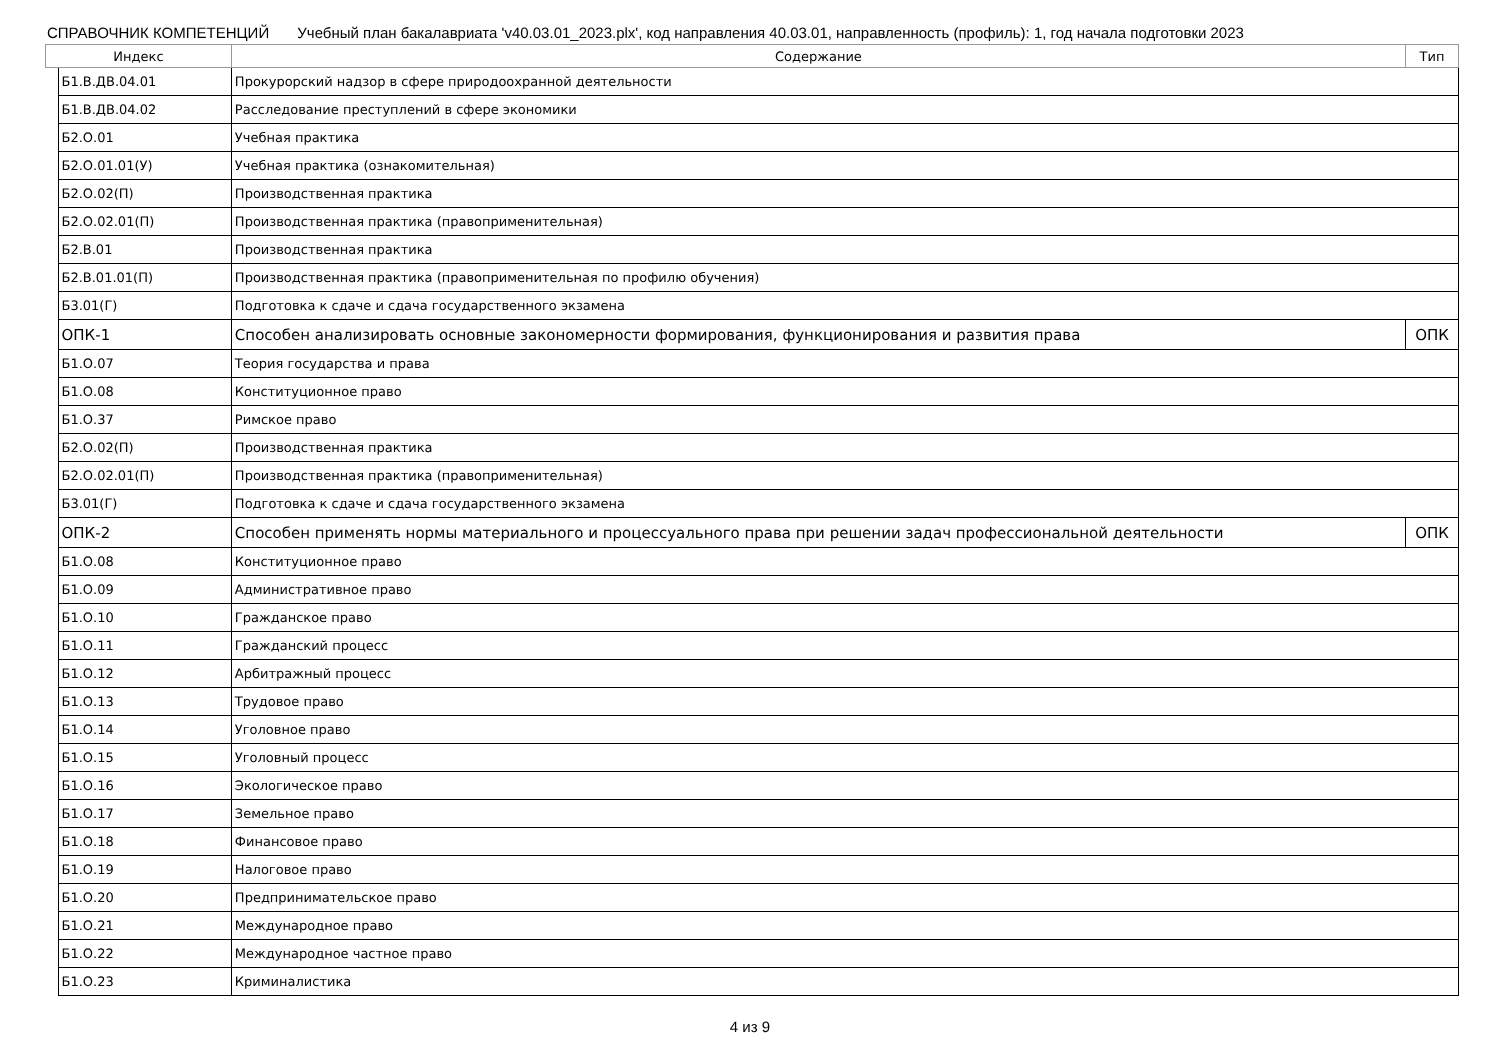СПРАВОЧНИК КОМПЕТЕНЦИЙ Учебный план бакалавриата 'v40.03.01_2023.plx', код направления 40.03.01, направленность (профиль): 1, год начала подготовки 2023
| Индекс | | Содержание | Тип |
| --- | --- | --- | --- |
| | Б1.В.ДВ.04.01 | Прокурорский надзор в сфере природоохранной деятельности | |
| | Б1.В.ДВ.04.02 | Расследование преступлений в сфере экономики | |
| | Б2.О.01 | Учебная практика | |
| | Б2.О.01.01(У) | Учебная практика (ознакомительная) | |
| | Б2.О.02(П) | Производственная практика | |
| | Б2.О.02.01(П) | Производственная практика (правоприменительная) | |
| | Б2.В.01 | Производственная практика | |
| | Б2.В.01.01(П) | Производственная практика (правоприменительная по профилю обучения) | |
| | Б3.01(Г) | Подготовка к сдаче и сдача государственного экзамена | |
| | ОПК-1 | Способен анализировать основные закономерности формирования, функционирования и развития права | ОПК |
| | Б1.О.07 | Теория государства и права | |
| | Б1.О.08 | Конституционное право | |
| | Б1.О.37 | Римское право | |
| | Б2.О.02(П) | Производственная практика | |
| | Б2.О.02.01(П) | Производственная практика (правоприменительная) | |
| | Б3.01(Г) | Подготовка к сдаче и сдача государственного экзамена | |
| | ОПК-2 | Способен применять нормы материального и процессуального права при решении задач профессиональной деятельности | ОПК |
| | Б1.О.08 | Конституционное право | |
| | Б1.О.09 | Административное право | |
| | Б1.О.10 | Гражданское право | |
| | Б1.О.11 | Гражданский процесс | |
| | Б1.О.12 | Арбитражный процесс | |
| | Б1.О.13 | Трудовое право | |
| | Б1.О.14 | Уголовное право | |
| | Б1.О.15 | Уголовный процесс | |
| | Б1.О.16 | Экологическое право | |
| | Б1.О.17 | Земельное право | |
| | Б1.О.18 | Финансовое право | |
| | Б1.О.19 | Налоговое право | |
| | Б1.О.20 | Предпринимательское право | |
| | Б1.О.21 | Международное право | |
| | Б1.О.22 | Международное частное право | |
| | Б1.О.23 | Криминалистика | |
4 из 9